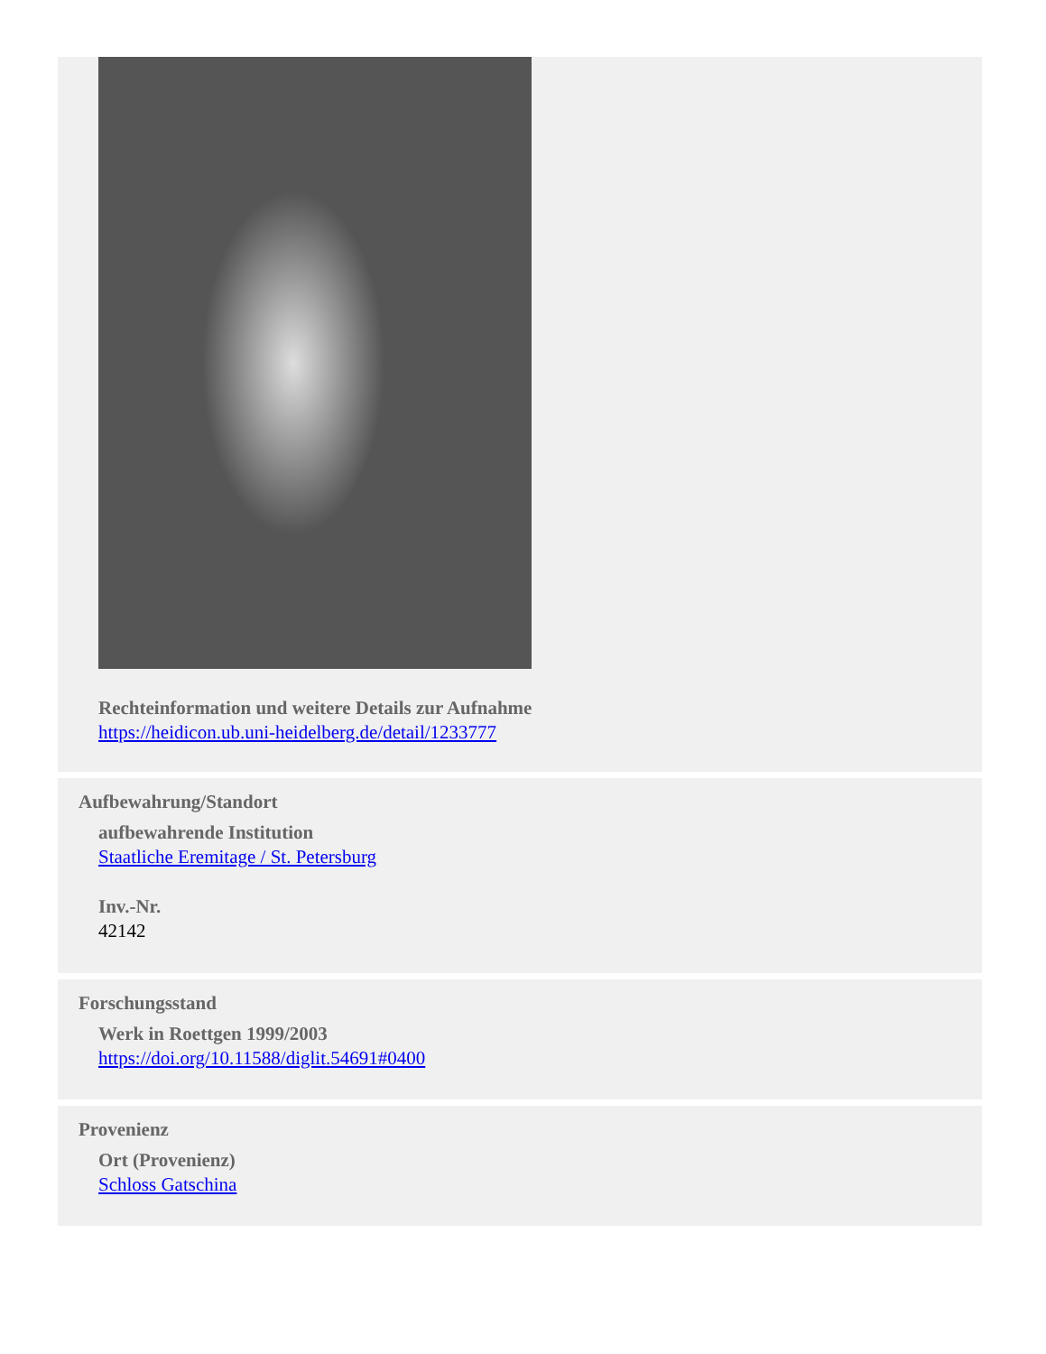Rechteinformation und weitere Details zur Aufnahme
https://heidicon.ub.uni-heidelberg.de/detail/1233777
Aufbewahrung/Standort
aufbewahrende Institution
Staatliche Eremitage / St. Petersburg
Inv.-Nr.
42142
Forschungsstand
Werk in Roettgen 1999/2003
https://doi.org/10.11588/diglit.54691#0400
Provenienz
Ort (Provenienz)
Schloss Gatschina